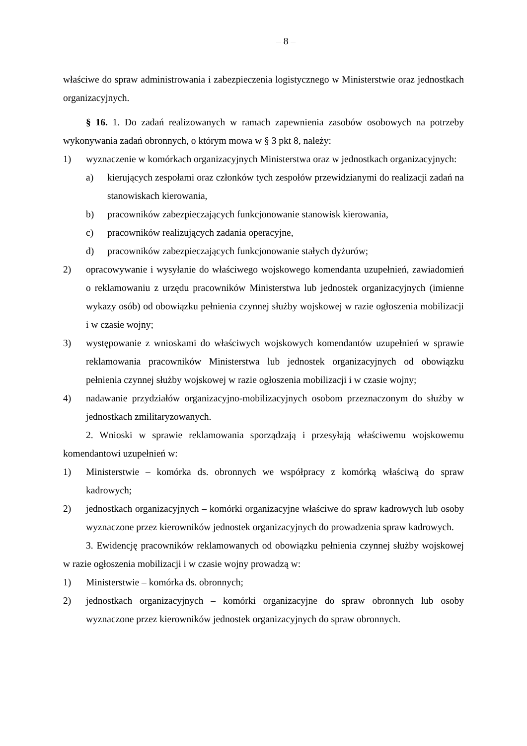– 8 –
właściwe do spraw administrowania i zabezpieczenia logistycznego w Ministerstwie oraz jednostkach organizacyjnych.
§ 16. 1. Do zadań realizowanych w ramach zapewnienia zasobów osobowych na potrzeby wykonywania zadań obronnych, o którym mowa w § 3 pkt 8, należy:
1) wyznaczenie w komórkach organizacyjnych Ministerstwa oraz w jednostkach organizacyjnych:
a) kierujących zespołami oraz członków tych zespołów przewidzianymi do realizacji zadań na stanowiskach kierowania,
b) pracowników zabezpieczających funkcjonowanie stanowisk kierowania,
c) pracowników realizujących zadania operacyjne,
d) pracowników zabezpieczających funkcjonowanie stałych dyżurów;
2) opracowywanie i wysyłanie do właściwego wojskowego komendanta uzupełnień, zawiadomień o reklamowaniu z urzędu pracowników Ministerstwa lub jednostek organizacyjnych (imienne wykazy osób) od obowiązku pełnienia czynnej służby wojskowej w razie ogłoszenia mobilizacji i w czasie wojny;
3) występowanie z wnioskami do właściwych wojskowych komendantów uzupełnień w sprawie reklamowania pracowników Ministerstwa lub jednostek organizacyjnych od obowiązku pełnienia czynnej służby wojskowej w razie ogłoszenia mobilizacji i w czasie wojny;
4) nadawanie przydziałów organizacyjno-mobilizacyjnych osobom przeznaczonym do służby w jednostkach zmilitaryzowanych.
2. Wnioski w sprawie reklamowania sporządzają i przesyłają właściwemu wojskowemu komendantowi uzupełnień w:
1) Ministerstwie – komórka ds. obronnych we współpracy z komórką właściwą do spraw kadrowych;
2) jednostkach organizacyjnych – komórki organizacyjne właściwe do spraw kadrowych lub osoby wyznaczone przez kierowników jednostek organizacyjnych do prowadzenia spraw kadrowych.
3. Ewidencję pracowników reklamowanych od obowiązku pełnienia czynnej służby wojskowej w razie ogłoszenia mobilizacji i w czasie wojny prowadzą w:
1) Ministerstwie – komórka ds. obronnych;
2) jednostkach organizacyjnych – komórki organizacyjne do spraw obronnych lub osoby wyznaczone przez kierowników jednostek organizacyjnych do spraw obronnych.